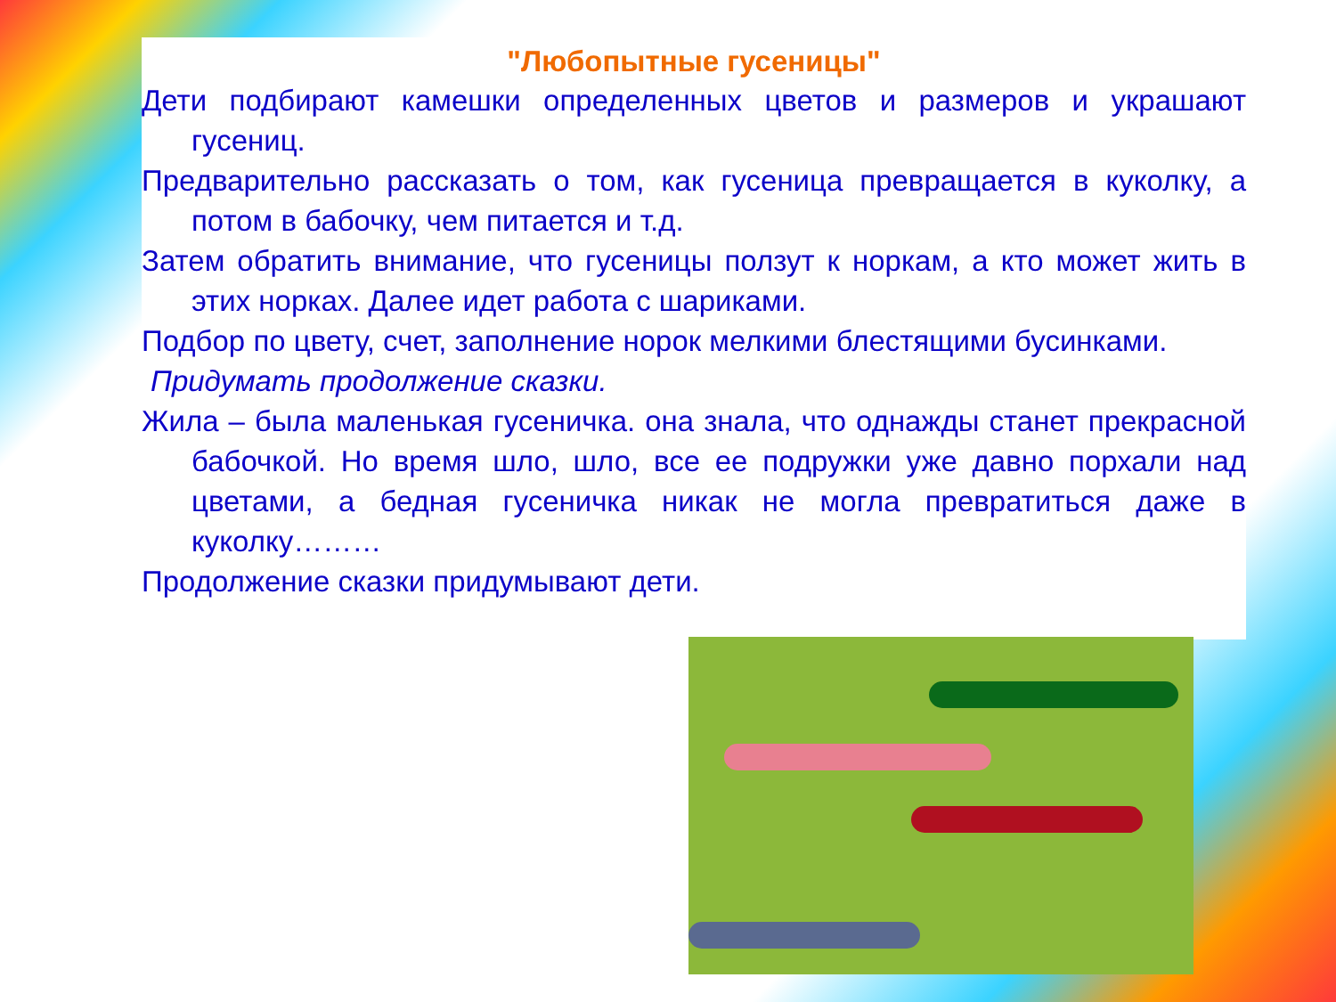"Любопытные гусеницы"
Дети подбирают камешки определенных цветов и размеров и украшают гусениц.
Предварительно рассказать о том, как гусеница превращается в куколку, а потом в бабочку, чем питается и т.д.
Затем обратить внимание, что гусеницы ползут к норкам, а кто может жить в этих норках. Далее идет работа с шариками.
Подбор по цвету, счет, заполнение норок мелкими блестящими бусинками.
Придумать продолжение сказки.
Жила – была маленькая гусеничка. она знала, что однажды станет прекрасной бабочкой. Но время шло, шло, все ее подружки уже давно порхали над цветами, а бедная гусеничка никак не могла превратиться даже в куколку………
Продолжение сказки придумывают дети.